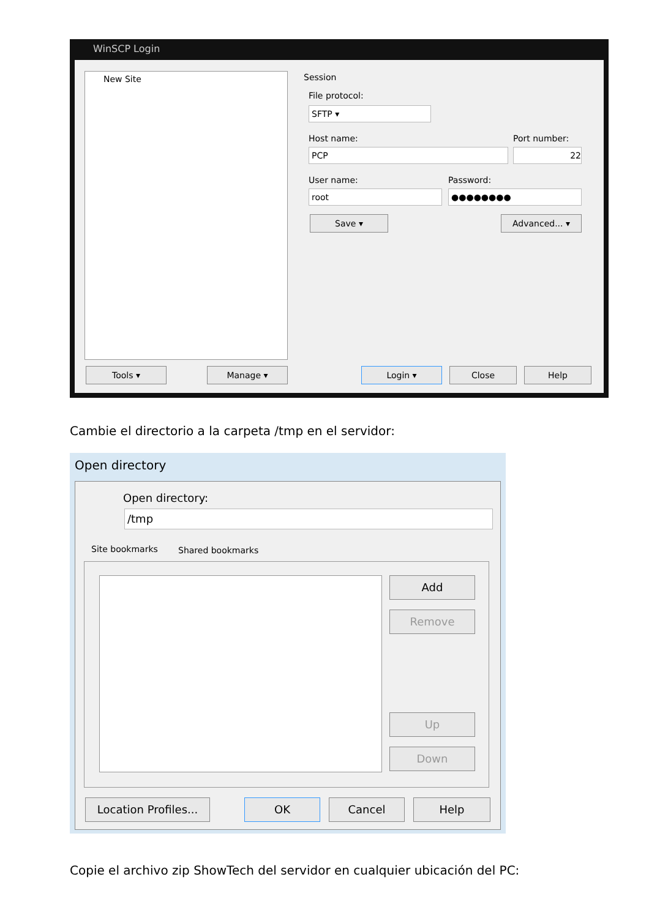WinSCP Login
New Site Session
File protocol:
SFTP ▾
Host name: Port number:
PCP 22
User name: Password:
root ●●●●●●●●
Save ▾ Advanced... ▾
Tools ▾ Manage ▾ Login ▾ Close Help
Cambie el directorio a la carpeta /tmp en el servidor:
Open directory
Open directory:
/tmp
Site bookmarks Shared bookmarks
Add
Remove
Up
Down
Location Profiles...
OK Cancel Help
Copie el archivo zip ShowTech del servidor en cualquier ubicación del PC: